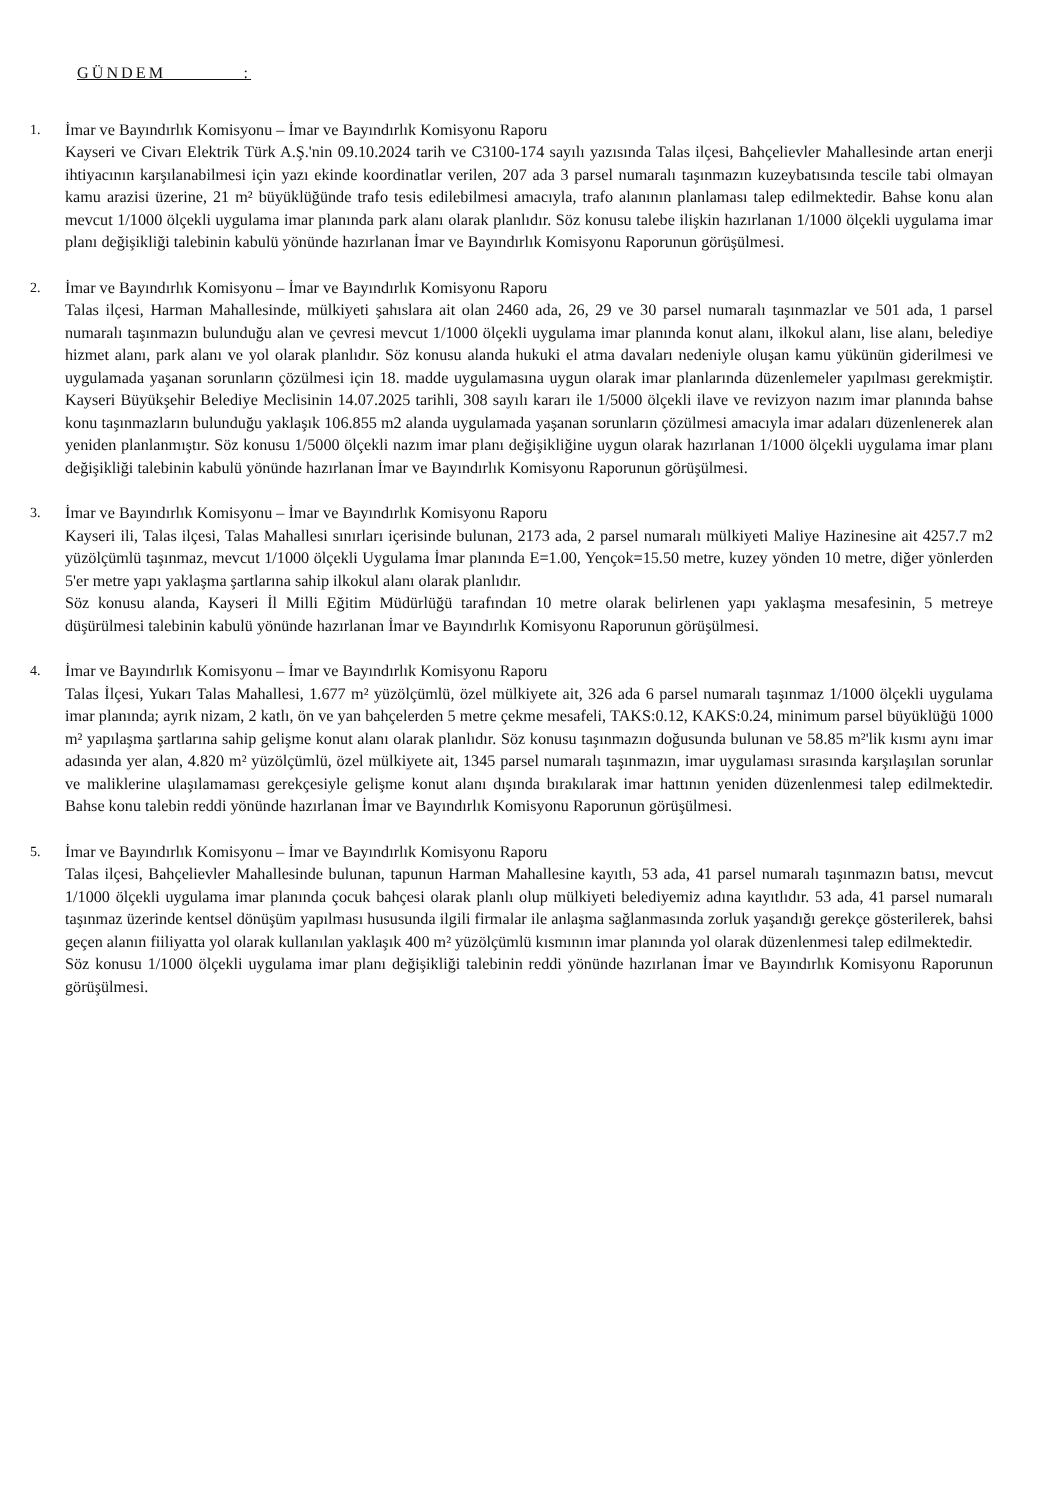GÜNDEM :
1.
İmar ve Bayındırlık Komisyonu – İmar ve Bayındırlık Komisyonu Raporu
Kayseri ve Civarı Elektrik Türk A.Ş.'nin 09.10.2024 tarih ve C3100-174 sayılı yazısında Talas ilçesi, Bahçelievler Mahallesinde artan enerji ihtiyacının karşılanabilmesi için yazı ekinde koordinatlar verilen, 207 ada 3 parsel numaralı taşınmazın kuzeybatısında tescile tabi olmayan kamu arazisi üzerine, 21 m² büyüklüğünde trafo tesis edilebilmesi amacıyla, trafo alanının planlaması talep edilmektedir. Bahse konu alan mevcut 1/1000 ölçekli uygulama imar planında park alanı olarak planlıdır. Söz konusu talebe ilişkin hazırlanan 1/1000 ölçekli uygulama imar planı değişikliği talebinin kabulü yönünde hazırlanan İmar ve Bayındırlık Komisyonu Raporunun görüşülmesi.
2.
İmar ve Bayındırlık Komisyonu – İmar ve Bayındırlık Komisyonu Raporu
Talas ilçesi, Harman Mahallesinde, mülkiyeti şahıslara ait olan 2460 ada, 26, 29 ve 30 parsel numaralı taşınmazlar ve 501 ada, 1 parsel numaralı taşınmazın bulunduğu alan ve çevresi mevcut 1/1000 ölçekli uygulama imar planında konut alanı, ilkokul alanı, lise alanı, belediye hizmet alanı, park alanı ve yol olarak planlıdır. Söz konusu alanda hukuki el atma davaları nedeniyle oluşan kamu yükünün giderilmesi ve uygulamada yaşanan sorunların çözülmesi için 18. madde uygulamasına uygun olarak imar planlarında düzenlemeler yapılması gerekmiştir. Kayseri Büyükşehir Belediye Meclisinin 14.07.2025 tarihli, 308 sayılı kararı ile 1/5000 ölçekli ilave ve revizyon nazım imar planında bahse konu taşınmazların bulunduğu yaklaşık 106.855 m2 alanda uygulamada yaşanan sorunların çözülmesi amacıyla imar adaları düzenlenerek alan yeniden planlanmıştır. Söz konusu 1/5000 ölçekli nazım imar planı değişikliğine uygun olarak hazırlanan 1/1000 ölçekli uygulama imar planı değişikliği talebinin kabulü yönünde hazırlanan İmar ve Bayındırlık Komisyonu Raporunun görüşülmesi.
3.
İmar ve Bayındırlık Komisyonu – İmar ve Bayındırlık Komisyonu Raporu
Kayseri ili, Talas ilçesi, Talas Mahallesi sınırları içerisinde bulunan, 2173 ada, 2 parsel numaralı mülkiyeti Maliye Hazinesine ait 4257.7 m2 yüzölçümlü taşınmaz, mevcut 1/1000 ölçekli Uygulama İmar planında E=1.00, Yençok=15.50 metre, kuzey yönden 10 metre, diğer yönlerden 5'er metre yapı yaklaşma şartlarına sahip ilkokul alanı olarak planlıdır.
Söz konusu alanda, Kayseri İl Milli Eğitim Müdürlüğü tarafından 10 metre olarak belirlenen yapı yaklaşma mesafesinin, 5 metreye düşürülmesi talebinin kabulü yönünde hazırlanan İmar ve Bayındırlık Komisyonu Raporunun görüşülmesi.
4.
İmar ve Bayındırlık Komisyonu – İmar ve Bayındırlık Komisyonu Raporu
Talas İlçesi, Yukarı Talas Mahallesi, 1.677 m² yüzölçümlü, özel mülkiyete ait, 326 ada 6 parsel numaralı taşınmaz 1/1000 ölçekli uygulama imar planında; ayrık nizam, 2 katlı, ön ve yan bahçelerden 5 metre çekme mesafeli, TAKS:0.12, KAKS:0.24, minimum parsel büyüklüğü 1000 m² yapılaşma şartlarına sahip gelişme konut alanı olarak planlıdır. Söz konusu taşınmazın doğusunda bulunan ve 58.85 m²'lik kısmı aynı imar adasında yer alan, 4.820 m² yüzölçümlü, özel mülkiyete ait, 1345 parsel numaralı taşınmazın, imar uygulaması sırasında karşılaşılan sorunlar ve maliklerine ulaşılamaması gerekçesiyle gelişme konut alanı dışında bırakılarak imar hattının yeniden düzenlenmesi talep edilmektedir. Bahse konu talebin reddi yönünde hazırlanan İmar ve Bayındırlık Komisyonu Raporunun görüşülmesi.
5.
İmar ve Bayındırlık Komisyonu – İmar ve Bayındırlık Komisyonu Raporu
Talas ilçesi, Bahçelievler Mahallesinde bulunan, tapunun Harman Mahallesine kayıtlı, 53 ada, 41 parsel numaralı taşınmazın batısı, mevcut 1/1000 ölçekli uygulama imar planında çocuk bahçesi olarak planlı olup mülkiyeti belediyemiz adına kayıtlıdır. 53 ada, 41 parsel numaralı taşınmaz üzerinde kentsel dönüşüm yapılması hususunda ilgili firmalar ile anlaşma sağlanmasında zorluk yaşandığı gerekçe gösterilerek, bahsi geçen alanın fiiliyatta yol olarak kullanılan yaklaşık 400 m² yüzölçümlü kısmının imar planında yol olarak düzenlenmesi talep edilmektedir.
Söz konusu 1/1000 ölçekli uygulama imar planı değişikliği talebinin reddi yönünde hazırlanan İmar ve Bayındırlık Komisyonu Raporunun görüşülmesi.